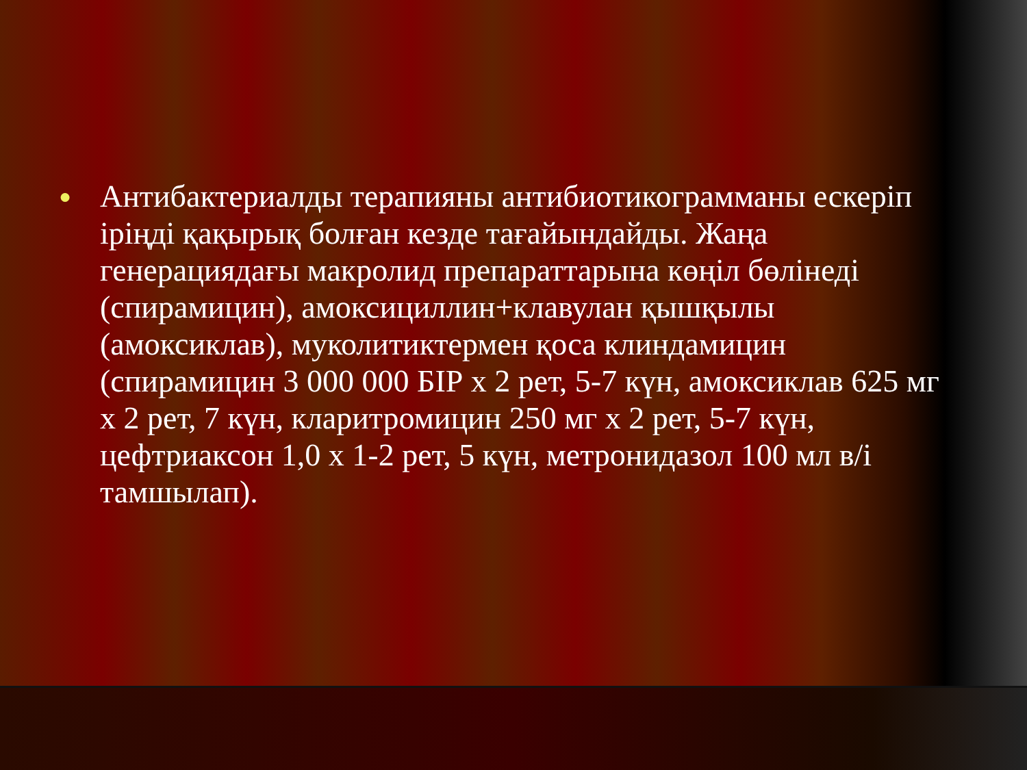● Антибактериалды терапияны антибиотикограмманы ескеріп іріңді қақырық болған кезде тағайындайды. Жаңа генерациядағы макролид препараттарына көңіл бөлінеді (спирамицин), амоксициллин+клавулан қышқылы (амоксиклав), муколитиктермен қоса клиндамицин (спирамицин 3 000 000 БІР х 2 рет, 5-7 күн, амоксиклав 625 мг х 2 рет, 7 күн, кларитромицин 250 мг х 2 рет, 5-7 күн, цефтриаксон 1,0 х 1-2 рет, 5 күн, метронидазол 100 мл в/і тамшылап).